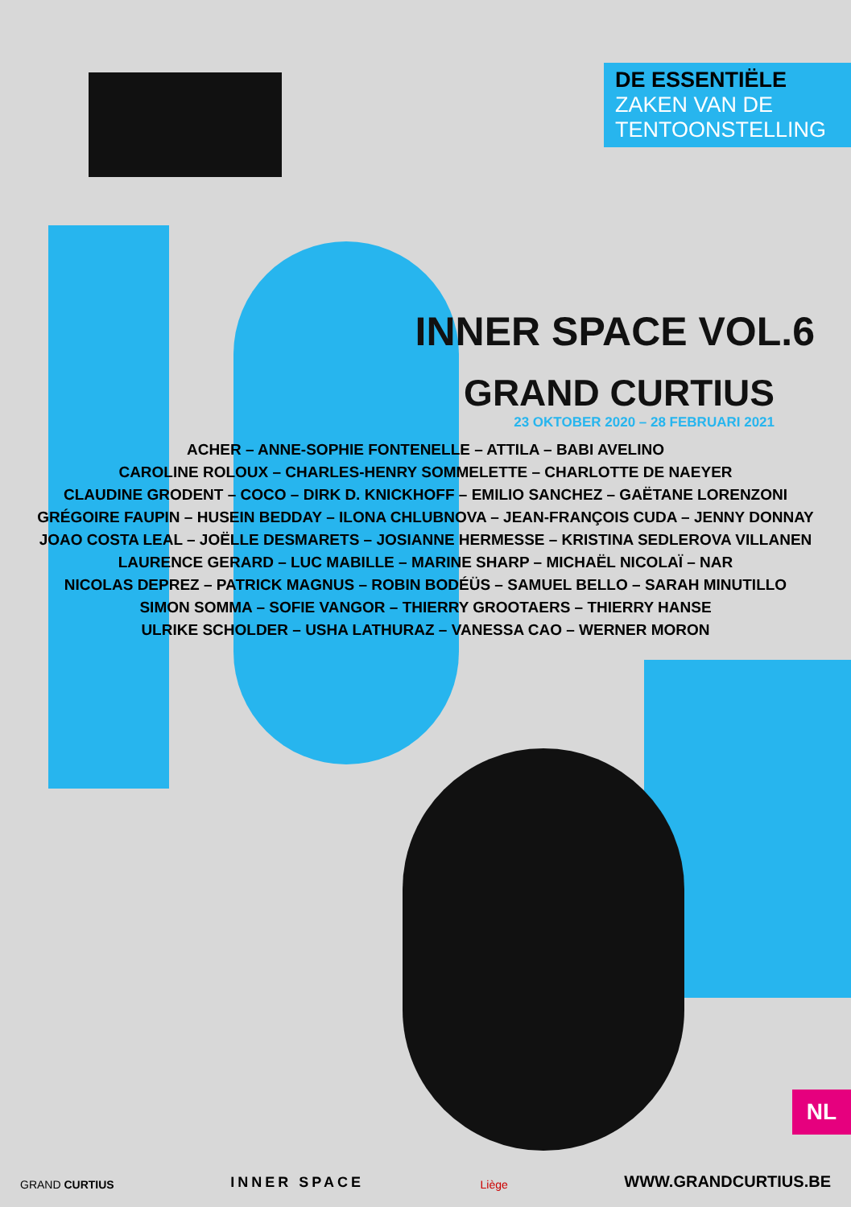DE ESSENTIËLE
ZAKEN VAN DE
TENTOONSTELLING
INNER SPACE VOL.6
GRAND CURTIUS
23 OKTOBER 2020 – 28 FEBRUARI 2021
ACHER – ANNE-SOPHIE FONTENELLE – ATTILA – BABI AVELINO
CAROLINE ROLOUX – CHARLES-HENRY SOMMELETTE – CHARLOTTE DE NAEYER
CLAUDINE GRODENT – COCO – DIRK D. KNICKHOFF – EMILIO SANCHEZ – GAËTANE LORENZONI
GRÉGOIRE FAUPIN – HUSEIN BEDDAY – ILONA CHLUBNOVA – JEAN-FRANÇOIS CUDA – JENNY DONNAY
JOAO COSTA LEAL – JOËLLE DESMARETS – JOSIANNE HERMESSE – KRISTINA SEDLEROVA VILLANEN
LAURENCE GERARD – LUC MABILLE – MARINE SHARP – MICHAËL NICOLAÏ – NAR
NICOLAS DEPREZ – PATRICK MAGNUS – ROBIN BODÉÜS – SAMUEL BELLO – SARAH MINUTILLO
SIMON SOMMA – SOFIE VANGOR – THIERRY GROOTAERS – THIERRY HANSE
ULRIKE SCHOLDER – USHA LATHURAZ – VANESSA CAO – WERNER MORON
NL
GRAND CURTIUS INNER SPACE Liège WWW.GRANDCURTIUS.BE